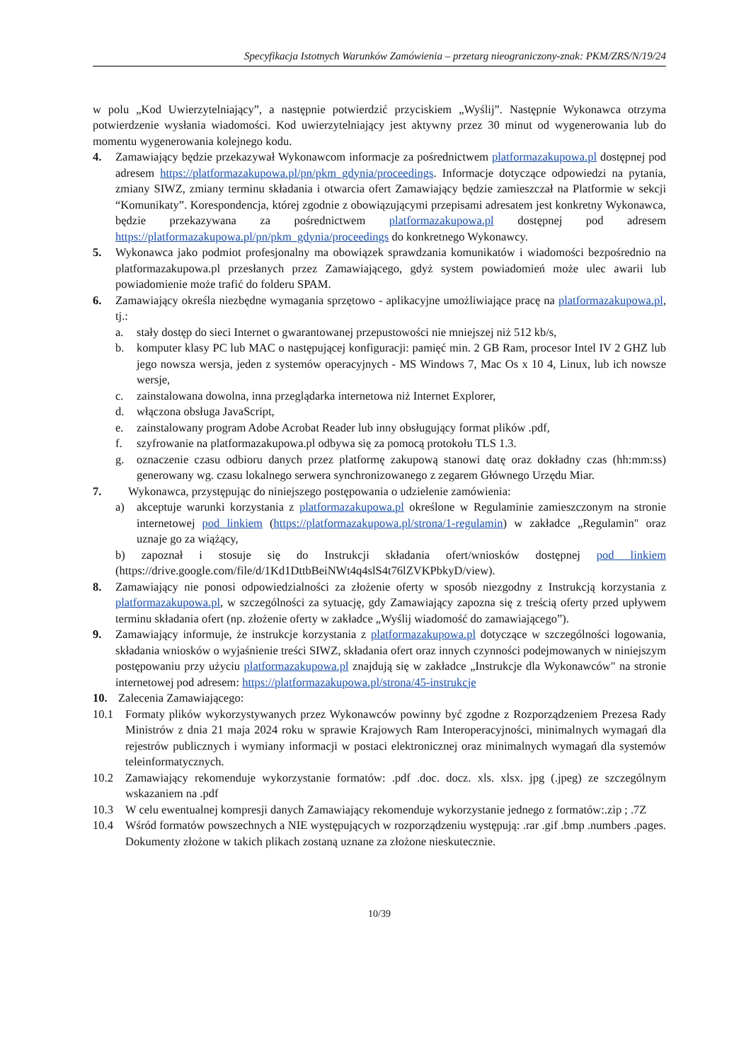Specyfikacja Istotnych Warunków Zamówienia – przetarg nieograniczony-znak: PKM/ZRS/N/19/24
w polu „Kod Uwierzytelniający”, a następnie potwierdzić przyciskiem „Wyślij”. Następnie Wykonawca otrzyma potwierdzenie wysłania wiadomości. Kod uwierzytelniający jest aktywny przez 30 minut od wygenerowania lub do momentu wygenerowania kolejnego kodu.
4. Zamawiający będzie przekazywał Wykonawcom informacje za pośrednictwem platformazakupowa.pl dostępnej pod adresem https://platformazakupowa.pl/pn/pkm_gdynia/proceedings. Informacje dotyczące odpowiedzi na pytania, zmiany SIWZ, zmiany terminu składania i otwarcia ofert Zamawiający będzie zamieszczał na Platformie w sekcji “Komunikaty”. Korespondencja, której zgodnie z obowiązującymi przepisami adresatem jest konkretny Wykonawca, będzie przekazywana za pośrednictwem platformazakupowa.pl dostępnej pod adresem https://platformazakupowa.pl/pn/pkm_gdynia/proceedings do konkretnego Wykonawcy.
5. Wykonawca jako podmiot profesjonalny ma obowiązek sprawdzania komunikatów i wiadomości bezpośrednio na platformazakupowa.pl przesłanych przez Zamawiającego, gdyż system powiadomień może ulec awarii lub powiadomienie może trafić do folderu SPAM.
6. Zamawiający określa niezbędne wymagania sprzętowo - aplikacyjne umożliwiające pracę na platformazakupowa.pl, tj.:
a. stały dostęp do sieci Internet o gwarantowanej przepustowości nie mniejszej niż 512 kb/s,
b. komputer klasy PC lub MAC o następującej konfiguracji: pamięć min. 2 GB Ram, procesor Intel IV 2 GHZ lub jego nowsza wersja, jeden z systemów operacyjnych - MS Windows 7, Mac Os x 10 4, Linux, lub ich nowsze wersje,
c. zainstalowana dowolna, inna przeglądarka internetowa niż Internet Explorer,
d. włączona obsługa JavaScript,
e. zainstalowany program Adobe Acrobat Reader lub inny obsługujący format plików .pdf,
f. szyfrowanie na platformazakupowa.pl odbywa się za pomocą protokołu TLS 1.3.
g. oznaczenie czasu odbioru danych przez platformę zakupową stanowi datę oraz dokładny czas (hh:mm:ss) generowany wg. czasu lokalnego serwera synchronizowanego z zegarem Głównego Urzędu Miar.
7. Wykonawca, przystępując do niniejszego postępowania o udzielenie zamówienia:
a) akceptuje warunki korzystania z platformazakupowa.pl określone w Regulaminie zamieszczonym na stronie internetowej pod linkiem (https://platformazakupowa.pl/strona/1-regulamin) w zakładce „Regulamin" oraz uznaje go za wiążący,
b) zapoznał i stosuje się do Instrukcji składania ofert/wniosków dostępnej pod linkiem (https://drive.google.com/file/d/1Kd1DttbBeiNWt4q4slS4t76lZVKPbkyD/view).
8. Zamawiający nie ponosi odpowiedzialności za złożenie oferty w sposób niezgodny z Instrukcją korzystania z platformazakupowa.pl, w szczególności za sytuację, gdy Zamawiający zapozna się z treścią oferty przed upływem terminu składania ofert (np. złożenie oferty w zakładce „Wyślij wiadomość do zamawiającego”).
9. Zamawiający informuje, że instrukcje korzystania z platformazakupowa.pl dotyczące w szczególności logowania, składania wniosków o wyjaśnienie treści SIWZ, składania ofert oraz innych czynności podejmowanych w niniejszym postępowaniu przy użyciu platformazakupowa.pl znajdują się w zakładce „Instrukcje dla Wykonawców" na stronie internetowej pod adresem: https://platformazakupowa.pl/strona/45-instrukcje
10. Zalecenia Zamawiającego:
10.1 Formaty plików wykorzystywanych przez Wykonawców powinny być zgodne z Rozporządzeniem Prezesa Rady Ministrów z dnia 21 maja 2024 roku w sprawie Krajowych Ram Interoperacyjności, minimalnych wymagań dla rejestrów publicznych i wymiany informacji w postaci elektronicznej oraz minimalnych wymagań dla systemów teleinformatycznych.
10.2 Zamawiający rekomenduje wykorzystanie formatów: .pdf .doc. docz. xls. xlsx. jpg (.jpeg) ze szczególnym wskazaniem na .pdf
10.3 W celu ewentualnej kompresji danych Zamawiający rekomenduje wykorzystanie jednego z formatów:.zip ; .7Z
10.4 Wśród formatów powszechnych a NIE występujących w rozporządzeniu występują: .rar .gif .bmp .numbers .pages. Dokumenty złożone w takich plikach zostaną uznane za złożone nieskutecznie.
10/39